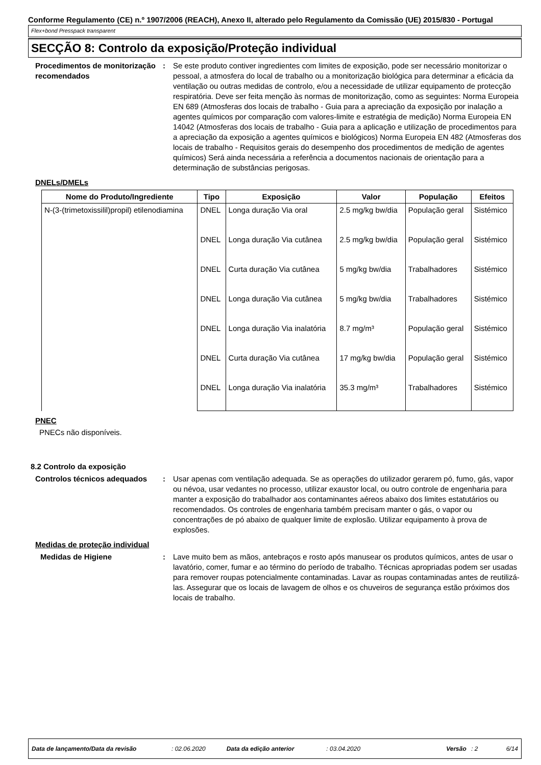Conforme Regulamento (CE) n.º 1907/2006 (REACH), Anexo II, alterado pelo Regulamento da Comissão (UE) 2015/830 - Portugal
Flex+bond Presspack transparent
SECÇÃO 8: Controlo da exposição/Proteção individual
Procedimentos de monitorização recomendados
: Se este produto contiver ingredientes com limites de exposição, pode ser necessário monitorizar o pessoal, a atmosfera do local de trabalho ou a monitorização biológica para determinar a eficácia da ventilação ou outras medidas de controlo, e/ou a necessidade de utilizar equipamento de protecção respiratória. Deve ser feita menção às normas de monitorização, como as seguintes: Norma Europeia EN 689 (Atmosferas dos locais de trabalho - Guia para a apreciação da exposição por inalação a agentes químicos por comparação com valores-limite e estratégia de medição) Norma Europeia EN 14042 (Atmosferas dos locais de trabalho - Guia para a aplicação e utilização de procedimentos para a apreciação da exposição a agentes químicos e biológicos) Norma Europeia EN 482 (Atmosferas dos locais de trabalho - Requisitos gerais do desempenho dos procedimentos de medição de agentes químicos) Será ainda necessária a referência a documentos nacionais de orientação para a determinação de substâncias perigosas.
DNELs/DMELs
| Nome do Produto/Ingrediente | Tipo | Exposição | Valor | População | Efeitos |
| --- | --- | --- | --- | --- | --- |
| N-(3-(trimetoxissilil)propil) etilenodiamina | DNEL | Longa duração Via oral | 2.5 mg/kg bw/dia | População geral | Sistémico |
| | DNEL | Longa duração Via cutânea | 2.5 mg/kg bw/dia | População geral | Sistémico |
| | DNEL | Curta duração Via cutânea | 5 mg/kg bw/dia | Trabalhadores | Sistémico |
| | DNEL | Longa duração Via cutânea | 5 mg/kg bw/dia | Trabalhadores | Sistémico |
| | DNEL | Longa duração Via inalatória | 8.7 mg/m³ | População geral | Sistémico |
| | DNEL | Curta duração Via cutânea | 17 mg/kg bw/dia | População geral | Sistémico |
| | DNEL | Longa duração Via inalatória | 35.3 mg/m³ | Trabalhadores | Sistémico |
PNEC
PNECs não disponíveis.
8.2 Controlo da exposição
Controlos técnicos adequados
: Usar apenas com ventilação adequada. Se as operações do utilizador gerarem pó, fumo, gás, vapor ou névoa, usar vedantes no processo, utilizar exaustor local, ou outro controle de engenharia para manter a exposição do trabalhador aos contaminantes aéreos abaixo dos limites estatutários ou recomendados. Os controles de engenharia também precisam manter o gás, o vapor ou concentrações de pó abaixo de qualquer limite de explosão. Utilizar equipamento à prova de explosões.
Medidas de proteção individual
Medidas de Higiene : Lave muito bem as mãos, antebraços e rosto após manusear os produtos químicos, antes de usar o lavatório, comer, fumar e ao término do período de trabalho. Técnicas apropriadas podem ser usadas para remover roupas potencialmente contaminadas. Lavar as roupas contaminadas antes de reutilizá-las. Assegurar que os locais de lavagem de olhos e os chuveiros de segurança estão próximos dos locais de trabalho.
Data de lançamento/Data da revisão: 02.06.2020 Data da edição anterior: 03.04.2020 Versão: 2 6/14